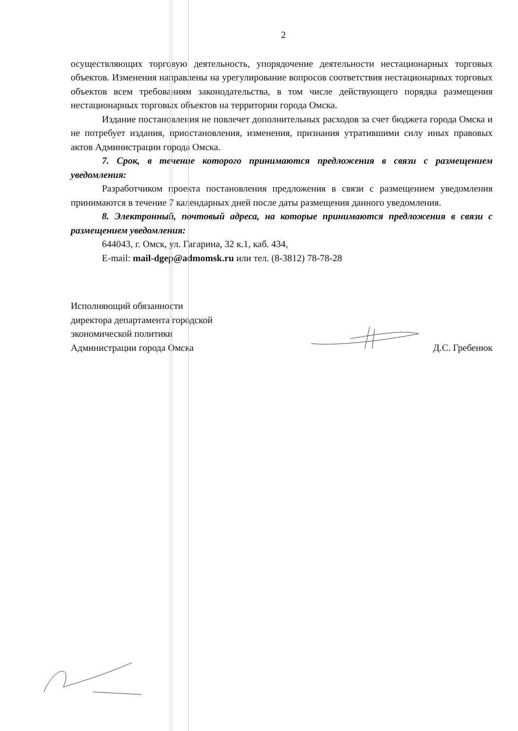2
осуществляющих торговую деятельность, упорядочение деятельности нестационарных торговых объектов. Изменения направлены на урегулирование вопросов соответствия нестационарных торговых объектов всем требованиям законодательства, в том числе действующего порядка размещения нестационарных торговых объектов на территории города Омска.
Издание постановления не повлечет дополнительных расходов за счет бюджета города Омска и не потребует издания, приостановления, изменения, признания утратившими силу иных правовых актов Администрации города Омска.
7. Срок, в течение которого принимаются предложения в связи с размещением уведомления:
Разработчиком проекта постановления предложения в связи с размещением уведомления принимаются в течение 7 календарных дней после даты размещения данного уведомления.
8. Электронный, почтовый адреса, на которые принимаются предложения в связи с размещением уведомления:
644043, г. Омск, ул. Гагарина, 32 к.1, каб. 434,
E-mail: mail-dgep@admomsk.ru или тел. (8-3812) 78-78-28
Исполняющий обязанности
директора департамента городской
экономической политики
Администрации города Омска
Д.С. Гребенюк